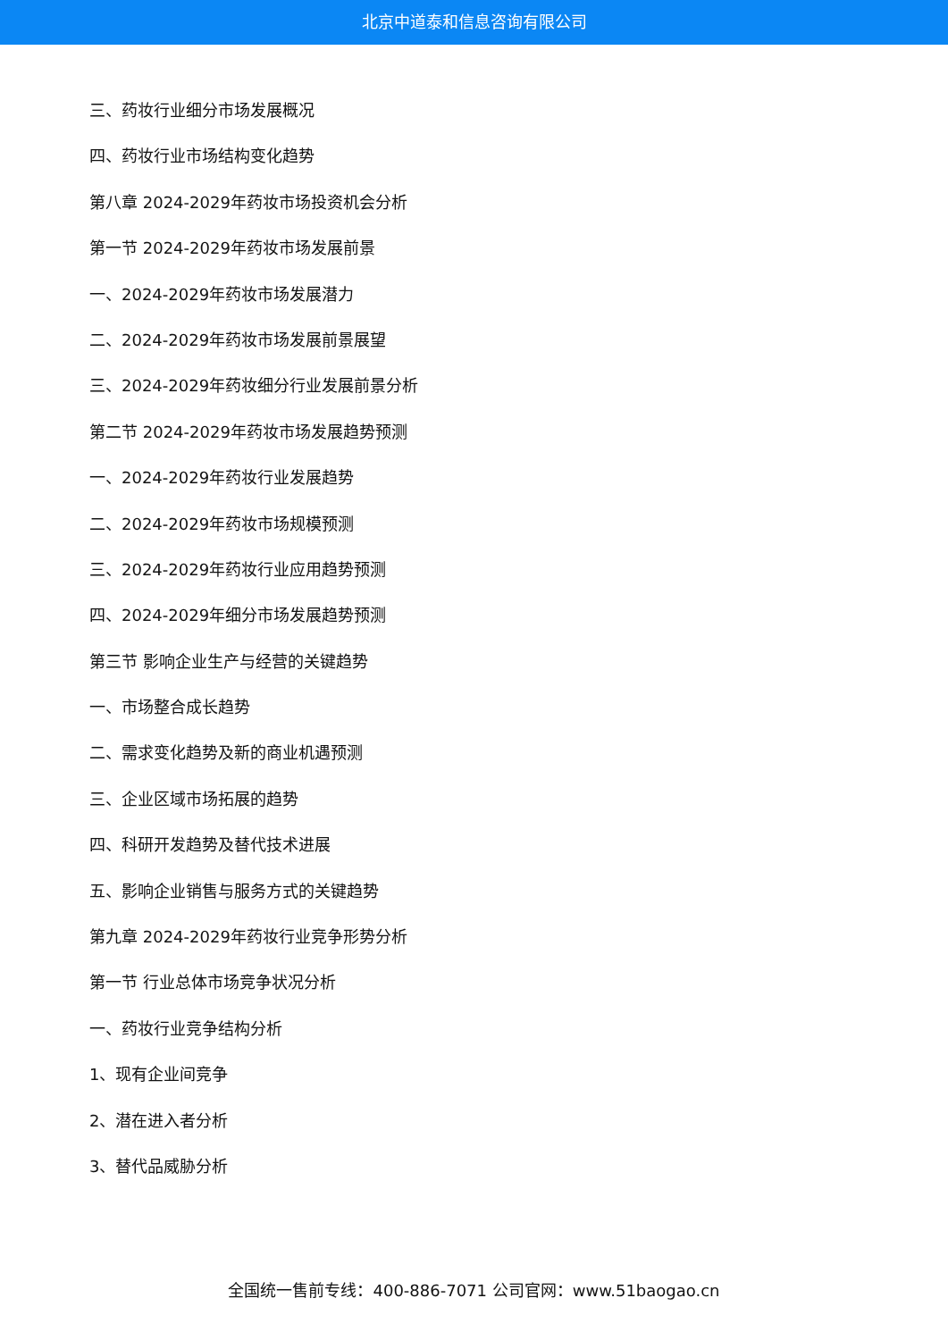北京中道泰和信息咨询有限公司
三、药妆行业细分市场发展概况
四、药妆行业市场结构变化趋势
第八章 2024-2029年药妆市场投资机会分析
第一节 2024-2029年药妆市场发展前景
一、2024-2029年药妆市场发展潜力
二、2024-2029年药妆市场发展前景展望
三、2024-2029年药妆细分行业发展前景分析
第二节 2024-2029年药妆市场发展趋势预测
一、2024-2029年药妆行业发展趋势
二、2024-2029年药妆市场规模预测
三、2024-2029年药妆行业应用趋势预测
四、2024-2029年细分市场发展趋势预测
第三节 影响企业生产与经营的关键趋势
一、市场整合成长趋势
二、需求变化趋势及新的商业机遇预测
三、企业区域市场拓展的趋势
四、科研开发趋势及替代技术进展
五、影响企业销售与服务方式的关键趋势
第九章 2024-2029年药妆行业竞争形势分析
第一节 行业总体市场竞争状况分析
一、药妆行业竞争结构分析
1、现有企业间竞争
2、潜在进入者分析
3、替代品威胁分析
全国统一售前专线：400-886-7071 公司官网：www.51baogao.cn